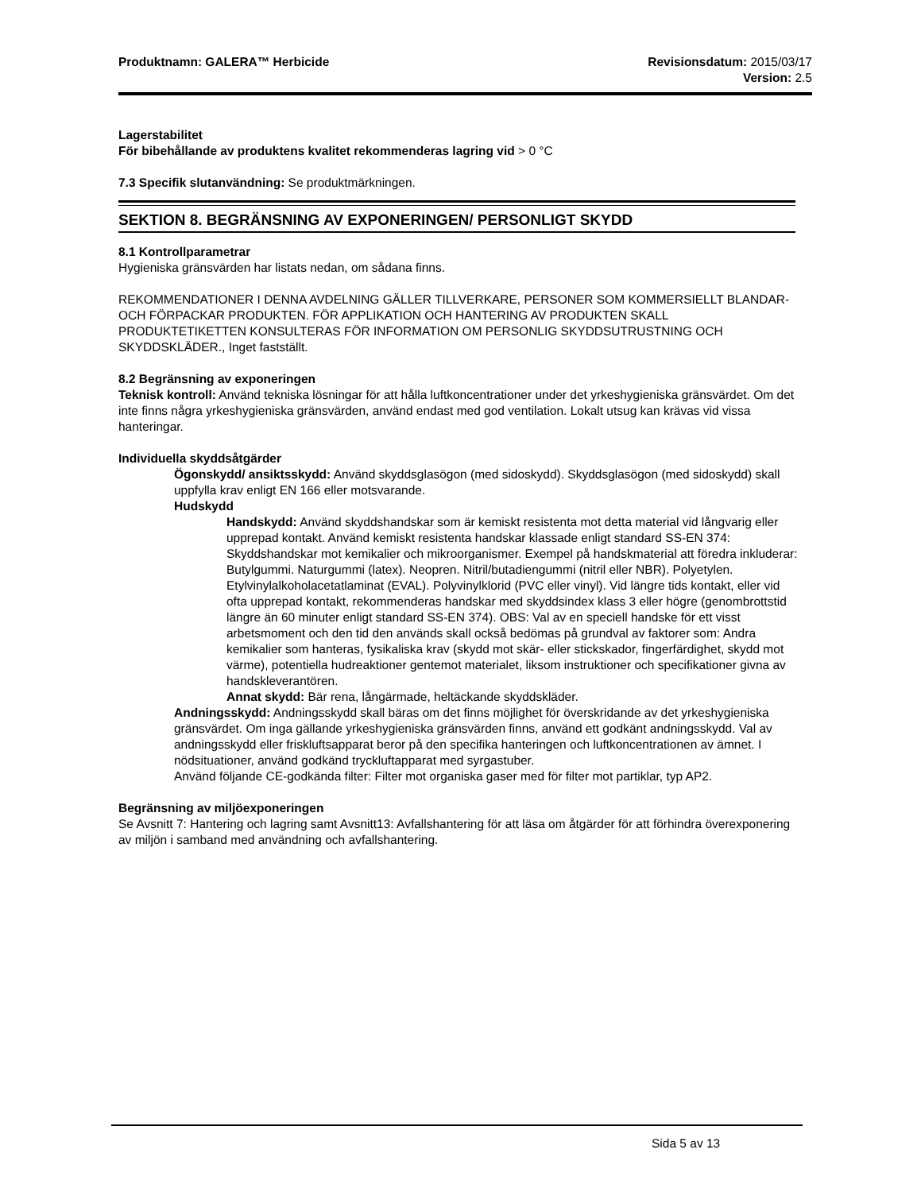Produktnamn: GALERA™ Herbicide Revisionsdatum: 2015/03/17
Version: 2.5
Lagerstabilitet
För bibehållande av produktens kvalitet rekommenderas lagring vid > 0 °C
7.3 Specifik slutanvändning: Se produktmärkningen.
SEKTION 8. BEGRÄNSNING AV EXPONERINGEN/ PERSONLIGT SKYDD
8.1 Kontrollparametrar
Hygieniska gränsvärden har listats nedan, om sådana finns.
REKOMMENDATIONER I DENNA AVDELNING GÄLLER TILLVERKARE, PERSONER SOM KOMMERSIELLT BLANDAR- OCH FÖRPACKAR PRODUKTEN. FÖR APPLIKATION OCH HANTERING AV PRODUKTEN SKALL PRODUKTETIKETTEN KONSULTERAS FÖR INFORMATION OM PERSONLIG SKYDDSUTRUSTNING OCH SKYDDSKLÄDER., Inget fastställt.
8.2 Begränsning av exponeringen
Teknisk kontroll: Använd tekniska lösningar för att hålla luftkoncentrationer under det yrkeshygieniska gränsvärdet. Om det inte finns några yrkeshygieniska gränsvärden, använd endast med god ventilation. Lokalt utsug kan krävas vid vissa hanteringar.
Individuella skyddsåtgärder
Ögonskydd/ ansiktsskydd: Använd skyddsglasögon (med sidoskydd). Skyddsglasögon (med sidoskydd) skall uppfylla krav enligt EN 166 eller motsvarande.
Hudskydd
Handskydd: Använd skyddshandskar som är kemiskt resistenta mot detta material vid långvarig eller upprepad kontakt. Använd kemiskt resistenta handskar klassade enligt standard SS-EN 374: Skyddshandskar mot kemikalier och mikroorganismer. Exempel på handskmaterial att föredra inkluderar: Butylgummi. Naturgummi (latex). Neopren. Nitril/butadiengummi (nitril eller NBR). Polyetylen. Etylvinylalkoholacetatlaminat (EVAL). Polyvinylklorid (PVC eller vinyl). Vid längre tids kontakt, eller vid ofta upprepad kontakt, rekommenderas handskar med skyddsindex klass 3 eller högre (genombrottstid längre än 60 minuter enligt standard SS-EN 374). OBS: Val av en speciell handske för ett visst arbetsmoment och den tid den används skall också bedömas på grundval av faktorer som: Andra kemikalier som hanteras, fysikaliska krav (skydd mot skär- eller stickskador, fingerfärdighet, skydd mot värme), potentiella hudreaktioner gentemot materialet, liksom instruktioner och specifikationer givna av handskleverantören.
Annat skydd: Bär rena, långärmade, heltäckande skyddskläder.
Andningsskydd: Andningsskydd skall bäras om det finns möjlighet för överskridande av det yrkeshygieniska gränsvärdet. Om inga gällande yrkeshygieniska gränsvärden finns, använd ett godkänt andningsskydd. Val av andningsskydd eller friskluftsapparat beror på den specifika hanteringen och luftkoncentrationen av ämnet. I nödsituationer, använd godkänd tryckluftapparat med syrgastuber.
Använd följande CE-godkända filter: Filter mot organiska gaser med för filter mot partiklar, typ AP2.
Begränsning av miljöexponeringen
Se Avsnitt 7: Hantering och lagring samt Avsnitt13: Avfallshantering för att läsa om åtgärder för att förhindra överexponering av miljön i samband med användning och avfallshantering.
Sida 5 av 13